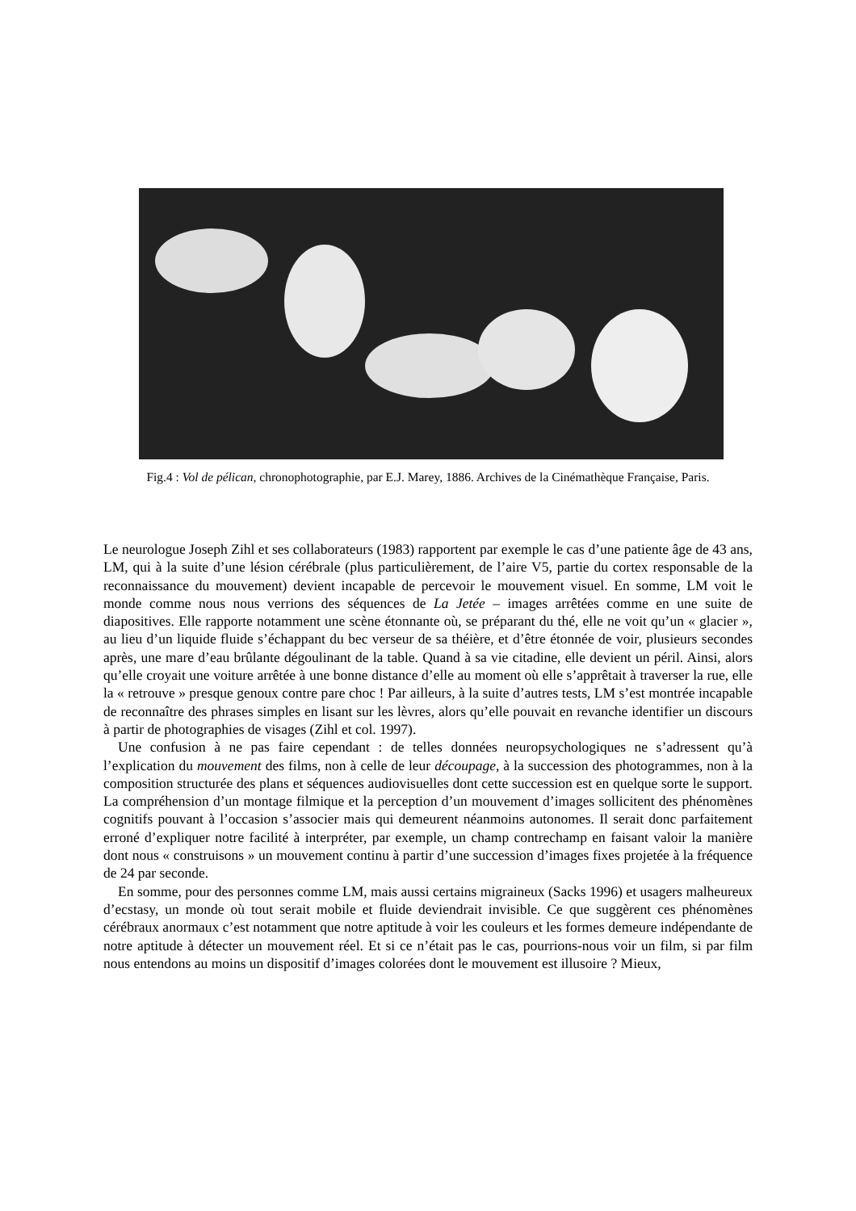Fig.4 : Vol de pélican, chronophotographie, par E.J. Marey, 1886. Archives de la Cinémathèque Française, Paris.
Le neurologue Joseph Zihl et ses collaborateurs (1983) rapportent par exemple le cas d’une patiente âge de 43 ans, LM, qui à la suite d’une lésion cérébrale (plus particulièrement, de l’aire V5, partie du cortex responsable de la reconnaissance du mouvement) devient incapable de percevoir le mouvement visuel. En somme, LM voit le monde comme nous nous verrions des séquences de La Jetée – images arrêtées comme en une suite de diapositives. Elle rapporte notamment une scène étonnante où, se préparant du thé, elle ne voit qu’un « glacier », au lieu d’un liquide fluide s’échappant du bec verseur de sa théière, et d’être étonnée de voir, plusieurs secondes après, une mare d’eau brûlante dégoulinant de la table. Quand à sa vie citadine, elle devient un péril. Ainsi, alors qu’elle croyait une voiture arrêtée à une bonne distance d’elle au moment où elle s’apprêtait à traverser la rue, elle la « retrouve » presque genoux contre pare choc ! Par ailleurs, à la suite d’autres tests, LM s’est montrée incapable de reconnaître des phrases simples en lisant sur les lèvres, alors qu’elle pouvait en revanche identifier un discours à partir de photographies de visages (Zihl et col. 1997).
Une confusion à ne pas faire cependant : de telles données neuropsychologiques ne s’adressent qu’à l’explication du mouvement des films, non à celle de leur découpage, à la succession des photogrammes, non à la composition structurée des plans et séquences audiovisuelles dont cette succession est en quelque sorte le support. La compréhension d’un montage filmique et la perception d’un mouvement d’images sollicitent des phénomènes cognitifs pouvant à l’occasion s’associer mais qui demeurent néanmoins autonomes. Il serait donc parfaitement erroné d’expliquer notre facilité à interpréter, par exemple, un champ contrechamp en faisant valoir la manière dont nous « construisons » un mouvement continu à partir d’une succession d’images fixes projetée à la fréquence de 24 par seconde.
En somme, pour des personnes comme LM, mais aussi certains migraineux (Sacks 1996) et usagers malheureux d’ecstasy, un monde où tout serait mobile et fluide deviendrait invisible. Ce que suggèrent ces phénomènes cérébraux anormaux c’est notamment que notre aptitude à voir les couleurs et les formes demeure indépendante de notre aptitude à détecter un mouvement réel. Et si ce n’était pas le cas, pourrions-nous voir un film, si par film nous entendons au moins un dispositif d’images colorées dont le mouvement est illusoire ? Mieux,